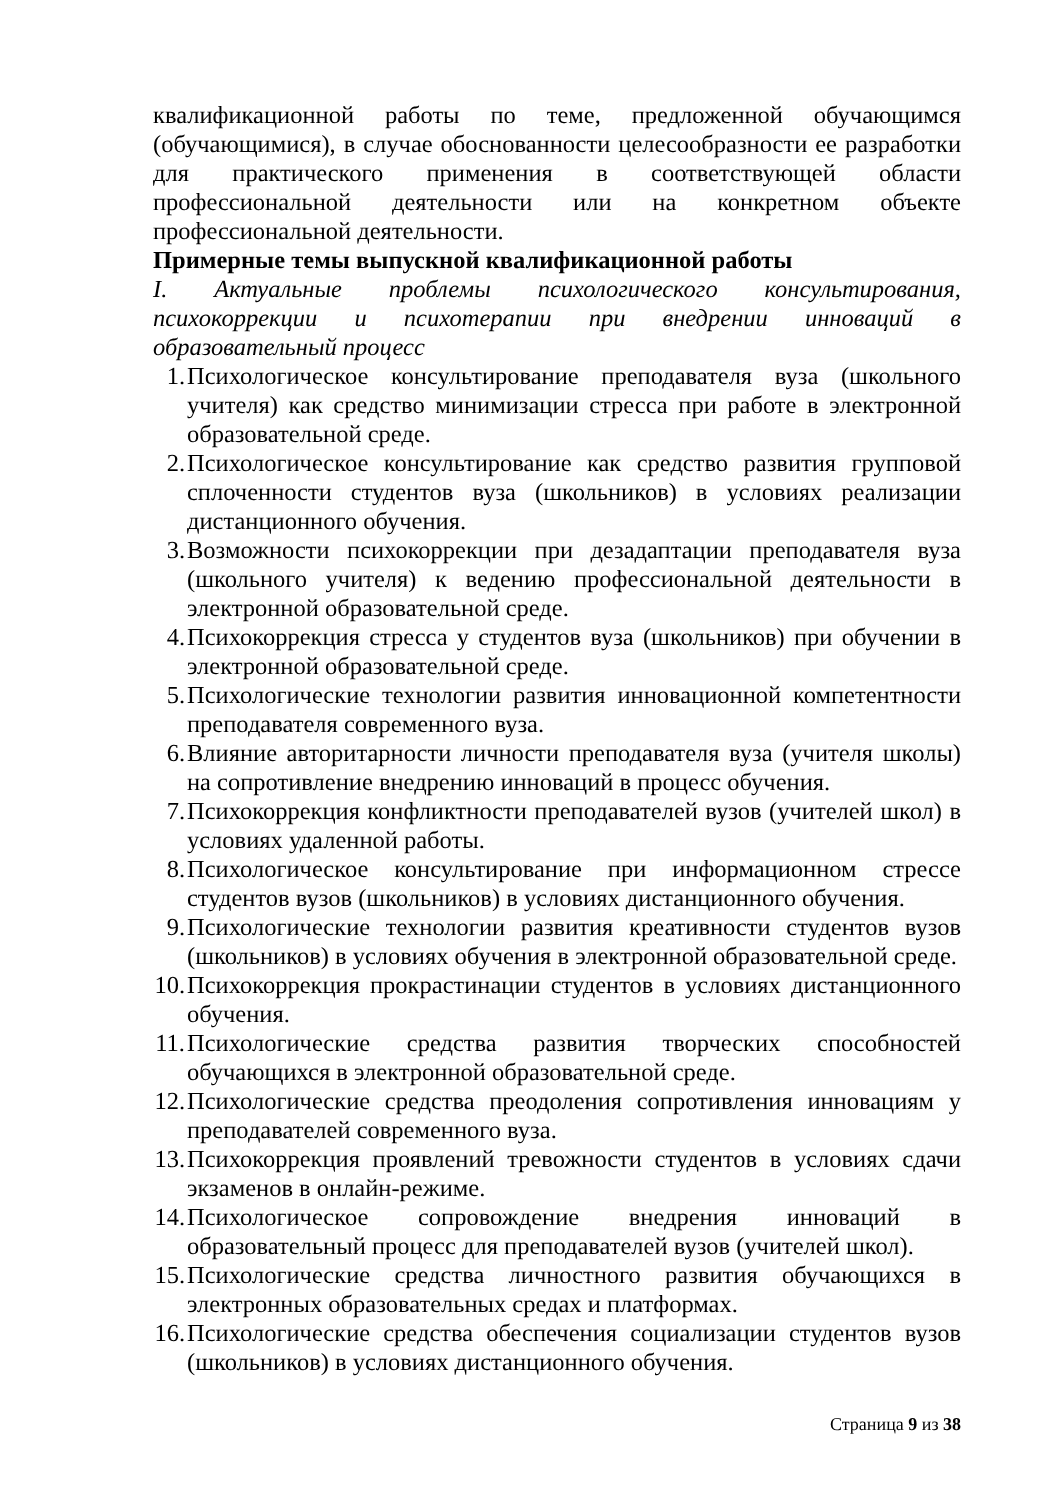квалификационной работы по теме, предложенной обучающимся (обучающимися), в случае обоснованности целесообразности ее разработки для практического применения в соответствующей области профессиональной деятельности или на конкретном объекте профессиональной деятельности.
Примерные темы выпускной квалификационной работы
I. Актуальные проблемы психологического консультирования, психокоррекции и психотерапии при внедрении инноваций в образовательный процесс
1. Психологическое консультирование преподавателя вуза (школьного учителя) как средство минимизации стресса при работе в электронной образовательной среде.
2. Психологическое консультирование как средство развития групповой сплоченности студентов вуза (школьников) в условиях реализации дистанционного обучения.
3. Возможности психокоррекции при дезадаптации преподавателя вуза (школьного учителя) к ведению профессиональной деятельности в электронной образовательной среде.
4. Психокоррекция стресса у студентов вуза (школьников) при обучении в электронной образовательной среде.
5. Психологические технологии развития инновационной компетентности преподавателя современного вуза.
6. Влияние авторитарности личности преподавателя вуза (учителя школы) на сопротивление внедрению инноваций в процесс обучения.
7. Психокоррекция конфликтности преподавателей вузов (учителей школ) в условиях удаленной работы.
8. Психологическое консультирование при информационном стрессе студентов вузов (школьников) в условиях дистанционного обучения.
9. Психологические технологии развития креативности студентов вузов (школьников) в условиях обучения в электронной образовательной среде.
10. Психокоррекция прокрастинации студентов в условиях дистанционного обучения.
11. Психологические средства развития творческих способностей обучающихся в электронной образовательной среде.
12. Психологические средства преодоления сопротивления инновациям у преподавателей современного вуза.
13. Психокоррекция проявлений тревожности студентов в условиях сдачи экзаменов в онлайн-режиме.
14. Психологическое сопровождение внедрения инноваций в образовательный процесс для преподавателей вузов (учителей школ).
15. Психологические средства личностного развития обучающихся в электронных образовательных средах и платформах.
16. Психологические средства обеспечения социализации студентов вузов (школьников) в условиях дистанционного обучения.
Страница 9 из 38